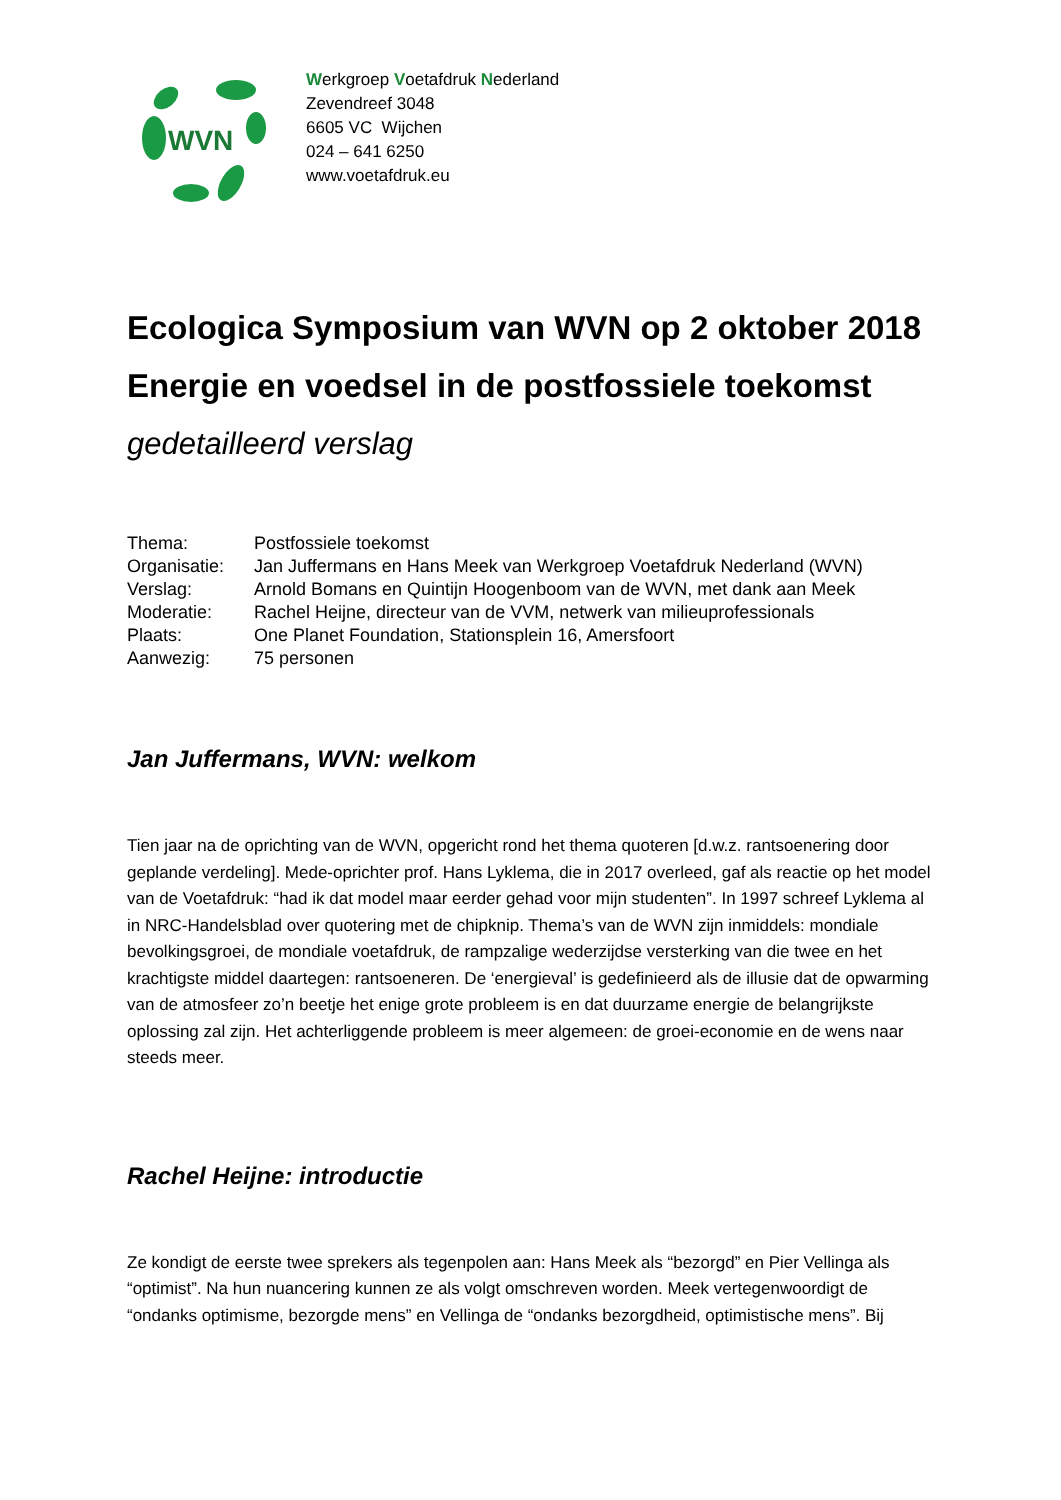WVN
Werkgroep Voetafdruk Nederland
Zevendreef 3048
6605 VC Wijchen
024 – 641 6250
www.voetafdruk.eu
Ecologica Symposium van WVN op 2 oktober 2018
Energie en voedsel in de postfossiele toekomst
gedetailleerd verslag
| Thema: | Postfossiele toekomst |
| Organisatie: | Jan Juffermans en Hans Meek van Werkgroep Voetafdruk Nederland (WVN) |
| Verslag: | Arnold Bomans en Quintijn Hoogenboom van de WVN, met dank aan Meek |
| Moderatie: | Rachel Heijne, directeur van de VVM, netwerk van milieuprofessionals |
| Plaats: | One Planet Foundation, Stationsplein 16, Amersfoort |
| Aanwezig: | 75 personen |
Jan Juffermans, WVN: welkom
Tien jaar na de oprichting van de WVN, opgericht rond het thema quoteren [d.w.z. rantsoenering door geplande verdeling]. Mede-oprichter prof. Hans Lyklema, die in 2017 overleed, gaf als reactie op het model van de Voetafdruk: “had ik dat model maar eerder gehad voor mijn studenten”. In 1997 schreef Lyklema al in NRC-Handelsblad over quotering met de chipknip. Thema’s van de WVN zijn inmiddels: mondiale bevolkingsgroei, de mondiale voetafdruk, de rampzalige wederzijdse versterking van die twee en het krachtigste middel daartegen: rantsoeneren. De ‘energieval’ is gedefinieerd als de illusie dat de opwarming van de atmosfeer zo’n beetje het enige grote probleem is en dat duurzame energie de belangrijkste oplossing zal zijn. Het achterliggende probleem is meer algemeen: de groei-economie en de wens naar steeds meer.
Rachel Heijne: introductie
Ze kondigt de eerste twee sprekers als tegenpolen aan: Hans Meek als “bezorgd” en Pier Vellinga als “optimist”. Na hun nuancering kunnen ze als volgt omschreven worden. Meek vertegenwoordigt de “ondanks optimisme, bezorgde mens” en Vellinga de “ondanks bezorgdheid, optimistische mens”. Bij